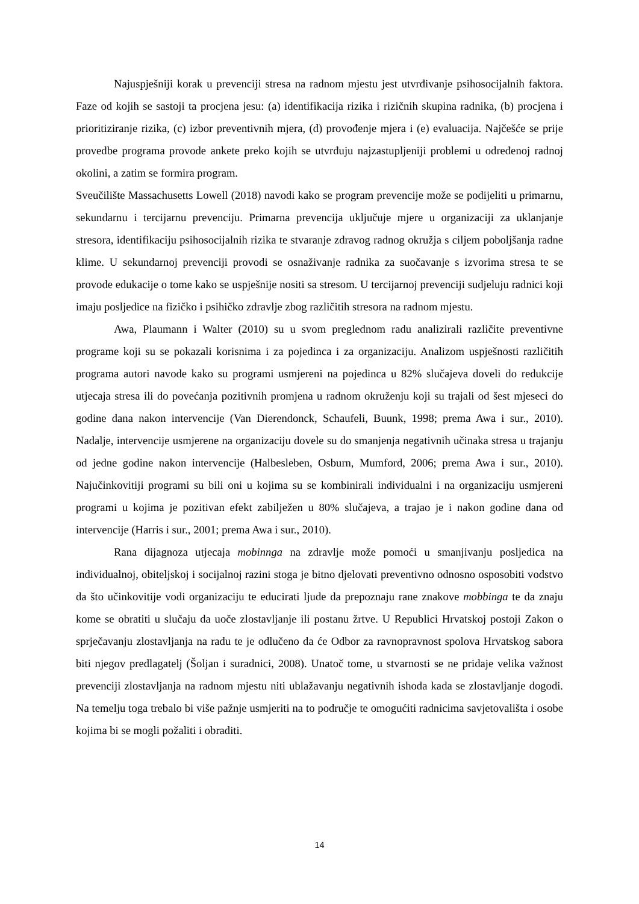Najuspješniji korak u prevenciji stresa na radnom mjestu jest utvrđivanje psihosocijalnih faktora. Faze od kojih se sastoji ta procjena jesu: (a) identifikacija rizika i rizičnih skupina radnika, (b) procjena i prioritiziranje rizika, (c) izbor preventivnih mjera, (d) provođenje mjera i (e) evaluacija. Najčešće se prije provedbe programa provode ankete preko kojih se utvrđuju najzastupljeniji problemi u određenoj radnoj okolini, a zatim se formira program.
Sveučilište Massachusetts Lowell (2018) navodi kako se program prevencije može se podijeliti u primarnu, sekundarnu i tercijarnu prevenciju. Primarna prevencija uključuje mjere u organizaciji za uklanjanje stresora, identifikaciju psihosocijalnih rizika te stvaranje zdravog radnog okružja s ciljem poboljšanja radne klime. U sekundarnoj prevenciji provodi se osnaživanje radnika za suočavanje s izvorima stresa te se provode edukacije o tome kako se uspješnije nositi sa stresom. U tercijarnoj prevenciji sudjeluju radnici koji imaju posljedice na fizičko i psihičko zdravlje zbog različitih stresora na radnom mjestu.
Awa, Plaumann i Walter (2010) su u svom preglednom radu analizirali različite preventivne programe koji su se pokazali korisnima i za pojedinca i za organizaciju. Analizom uspješnosti različitih programa autori navode kako su programi usmjereni na pojedinca u 82% slučajeva doveli do redukcije utjecaja stresa ili do povećanja pozitivnih promjena u radnom okruženju koji su trajali od šest mjeseci do godine dana nakon intervencije (Van Dierendonck, Schaufeli, Buunk, 1998; prema Awa i sur., 2010). Nadalje, intervencije usmjerene na organizaciju dovele su do smanjenja negativnih učinaka stresa u trajanju od jedne godine nakon intervencije (Halbesleben, Osburn, Mumford, 2006; prema Awa i sur., 2010). Najučinkovitiji programi su bili oni u kojima su se kombinirali individualni i na organizaciju usmjereni programi u kojima je pozitivan efekt zabilježen u 80% slučajeva, a trajao je i nakon godine dana od intervencije (Harris i sur., 2001; prema Awa i sur., 2010).
Rana dijagnoza utjecaja mobinnga na zdravlje može pomoći u smanjivanju posljedica na individualnoj, obiteljskoj i socijalnoj razini stoga je bitno djelovati preventivno odnosno osposobiti vodstvo da što učinkovitije vodi organizaciju te educirati ljude da prepoznaju rane znakove mobbinga te da znaju kome se obratiti u slučaju da uoče zlostavljanje ili postanu žrtve. U Republici Hrvatskoj postoji Zakon o sprječavanju zlostavljanja na radu te je odlučeno da će Odbor za ravnopravnost spolova Hrvatskog sabora biti njegov predlagatelj (Šoljan i suradnici, 2008). Unatoč tome, u stvarnosti se ne pridaje velika važnost prevenciji zlostavljanja na radnom mjestu niti ublažavanju negativnih ishoda kada se zlostavljanje dogodi. Na temelju toga trebalo bi više pažnje usmjeriti na to područje te omogućiti radnicima savjetovališta i osobe kojima bi se mogli požaliti i obraditi.
14